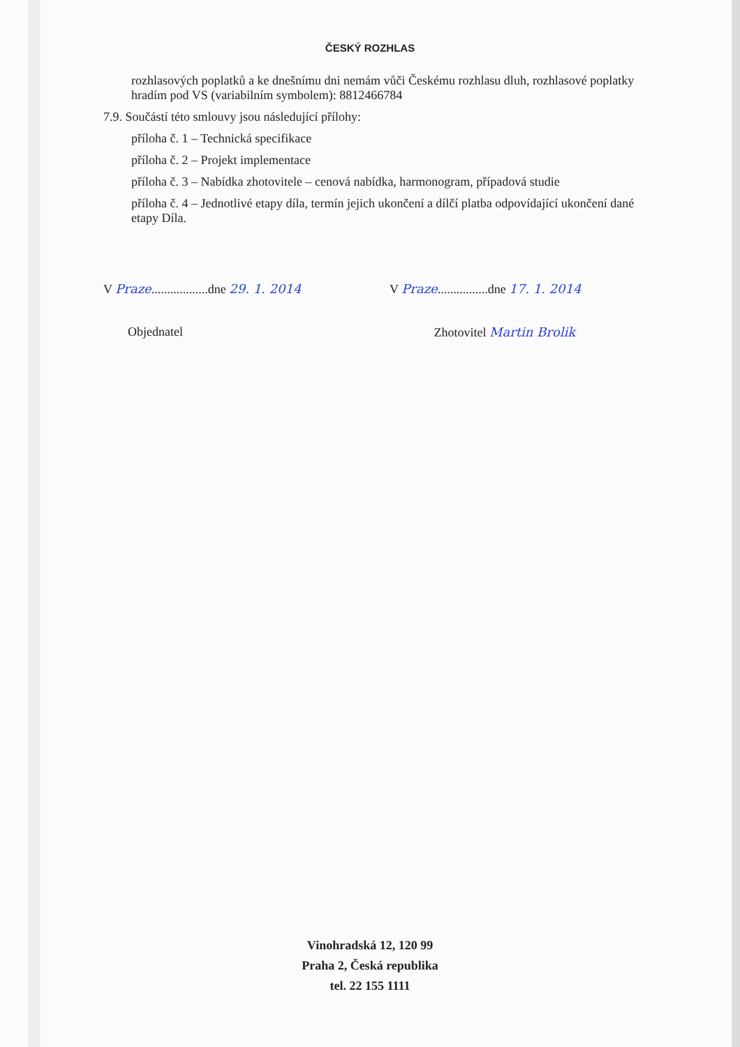ČESKÝ ROZHLAS
rozhlasových poplatků a ke dnešnímu dni nemám vůči Českému rozhlasu dluh, rozhlasové poplatky hradím pod VS (variabilním symbolem): 8812466784
7.9. Součástí této smlouvy jsou následující přílohy:
příloha č. 1 – Technická specifikace
příloha č. 2 – Projekt implementace
příloha č. 3 – Nabídka zhotovitele – cenová nabídka, harmonogram, případová studie
příloha č. 4 – Jednotlivé etapy díla, termín jejich ukončení a dílčí platba odpovídající ukončení dané etapy Díla.
V Praze..................dne 29. 1. 2014
V Praze................dne 17. 1. 2014
Objednatel Zhotovitel Martin Brolik
Vinohradská 12, 120 99
Praha 2, Česká republika
tel. 22 155 1111